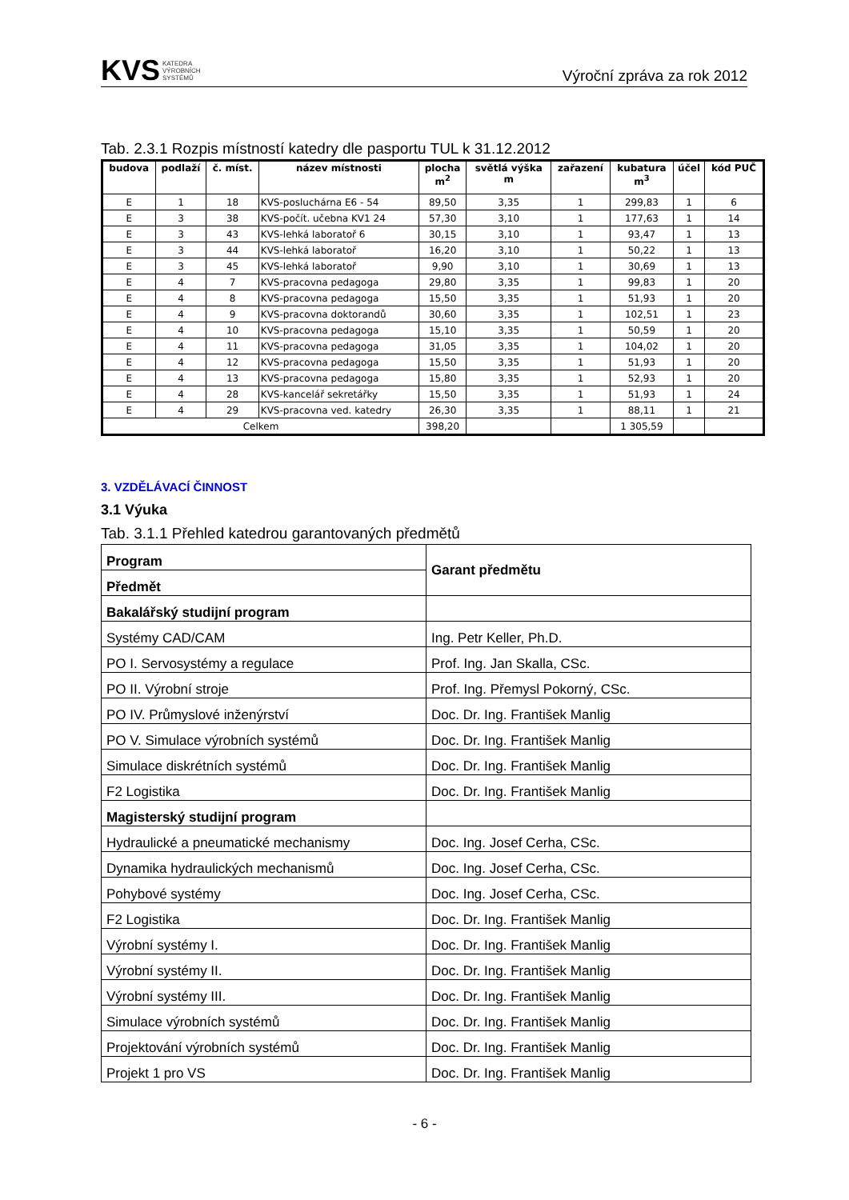KVS KATEDRA
VÝROBNÍCH
SYSTÉMŮ
Výroční zpráva za rok 2012
Tab. 2.3.1 Rozpis místností katedry dle pasportu TUL k 31.12.2012
| budova | podlaží | č. míst. | název místnosti | plocha m<sup>2</sup> | světlá výška m | zařazení | kubatura m<sup>3</sup> | účel | kód PUČ |
| --- | --- | --- | --- | --- | --- | --- | --- | --- | --- |
| E | 1 | 18 | KVS-posluchárna E6 - 54 | 89,50 | 3,35 | 1 | 299,83 | 1 | 6 |
| E | 3 | 38 | KVS-počít. učebna KV1 24 | 57,30 | 3,10 | 1 | 177,63 | 1 | 14 |
| E | 3 | 43 | KVS-lehká laboratoř 6 | 30,15 | 3,10 | 1 | 93,47 | 1 | 13 |
| E | 3 | 44 | KVS-lehká laboratoř | 16,20 | 3,10 | 1 | 50,22 | 1 | 13 |
| E | 3 | 45 | KVS-lehká laboratoř | 9,90 | 3,10 | 1 | 30,69 | 1 | 13 |
| E | 4 | 7 | KVS-pracovna pedagoga | 29,80 | 3,35 | 1 | 99,83 | 1 | 20 |
| E | 4 | 8 | KVS-pracovna pedagoga | 15,50 | 3,35 | 1 | 51,93 | 1 | 20 |
| E | 4 | 9 | KVS-pracovna doktorandů | 30,60 | 3,35 | 1 | 102,51 | 1 | 23 |
| E | 4 | 10 | KVS-pracovna pedagoga | 15,10 | 3,35 | 1 | 50,59 | 1 | 20 |
| E | 4 | 11 | KVS-pracovna pedagoga | 31,05 | 3,35 | 1 | 104,02 | 1 | 20 |
| E | 4 | 12 | KVS-pracovna pedagoga | 15,50 | 3,35 | 1 | 51,93 | 1 | 20 |
| E | 4 | 13 | KVS-pracovna pedagoga | 15,80 | 3,35 | 1 | 52,93 | 1 | 20 |
| E | 4 | 28 | KVS-kancelář sekretářky | 15,50 | 3,35 | 1 | 51,93 | 1 | 24 |
| E | 4 | 29 | KVS-pracovna ved. katedry | 26,30 | 3,35 | 1 | 88,11 | 1 | 21 |
| Celkem | | | | 398,20 | | | 1 305,59 | | |
3. VZDĚLÁVACÍ ČINNOST
3.1 Výuka
Tab. 3.1.1 Přehled katedrou garantovaných předmětů
| Program | Garant předmětu |
| Předmět | |
| Bakalářský studijní program | |
| Systémy CAD/CAM | Ing. Petr Keller, Ph.D. |
| PO I. Servosystémy a regulace | Prof. Ing. Jan Skalla, CSc. |
| PO II. Výrobní stroje | Prof. Ing. Přemysl Pokorný, CSc. |
| PO IV. Průmyslové inženýrství | Doc. Dr. Ing. František Manlig |
| PO V. Simulace výrobních systémů | Doc. Dr. Ing. František Manlig |
| Simulace diskrétních systémů | Doc. Dr. Ing. František Manlig |
| F2 Logistika | Doc. Dr. Ing. František Manlig |
| Magisterský studijní program | |
| Hydraulické a pneumatické mechanismy | Doc. Ing. Josef Cerha, CSc. |
| Dynamika hydraulických mechanismů | Doc. Ing. Josef Cerha, CSc. |
| Pohybové systémy | Doc. Ing. Josef Cerha, CSc. |
| F2 Logistika | Doc. Dr. Ing. František Manlig |
| Výrobní systémy I. | Doc. Dr. Ing. František Manlig |
| Výrobní systémy II. | Doc. Dr. Ing. František Manlig |
| Výrobní systémy III. | Doc. Dr. Ing. František Manlig |
| Simulace výrobních systémů | Doc. Dr. Ing. František Manlig |
| Projektování výrobních systémů | Doc. Dr. Ing. František Manlig |
| Projekt 1 pro VS | Doc. Dr. Ing. František Manlig |
- 6 -